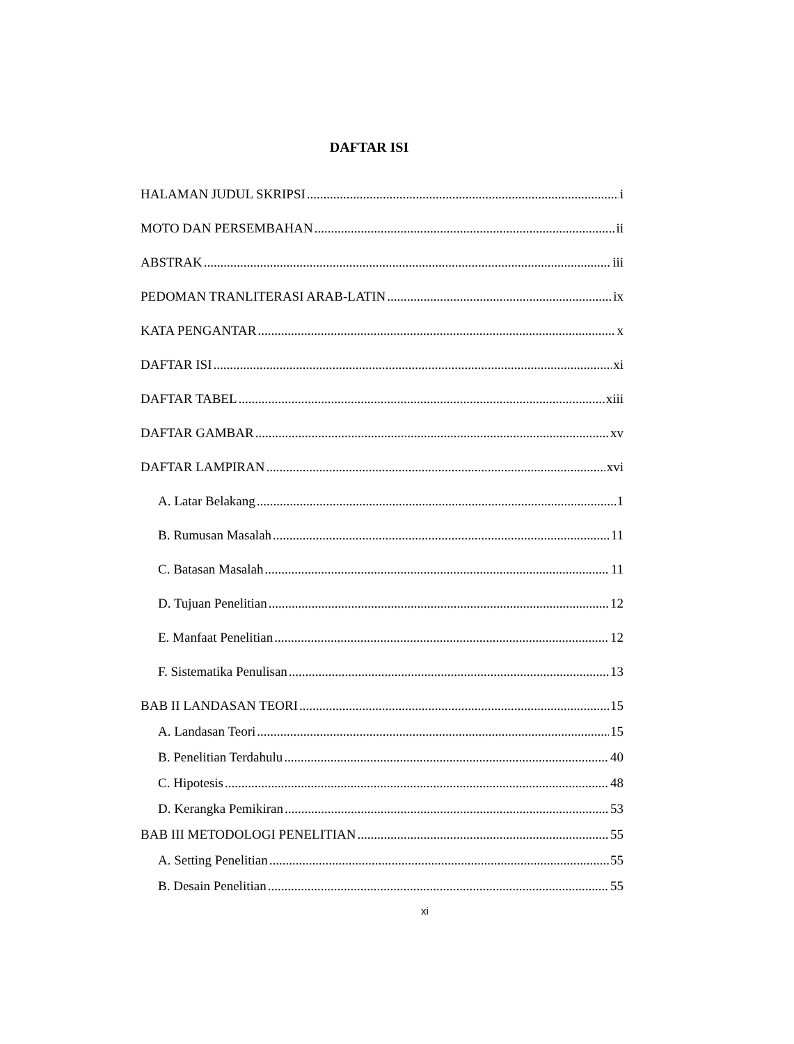DAFTAR ISI
HALAMAN JUDUL SKRIPSI i
MOTO DAN PERSEMBAHAN ii
ABSTRAK iii
PEDOMAN TRANLITERASI ARAB-LATIN ix
KATA PENGANTAR x
DAFTAR ISI xi
DAFTAR TABEL xiii
DAFTAR GAMBAR xv
DAFTAR LAMPIRAN xvi
A. Latar Belakang 1
B. Rumusan Masalah 11
C. Batasan Masalah 11
D. Tujuan Penelitian 12
E. Manfaat Penelitian 12
F. Sistematika Penulisan 13
BAB II LANDASAN TEORI 15
A. Landasan Teori 15
B. Penelitian Terdahulu 40
C. Hipotesis 48
D. Kerangka Pemikiran 53
BAB III METODOLOGI PENELITIAN 55
A. Setting Penelitian 55
B. Desain Penelitian 55
xi